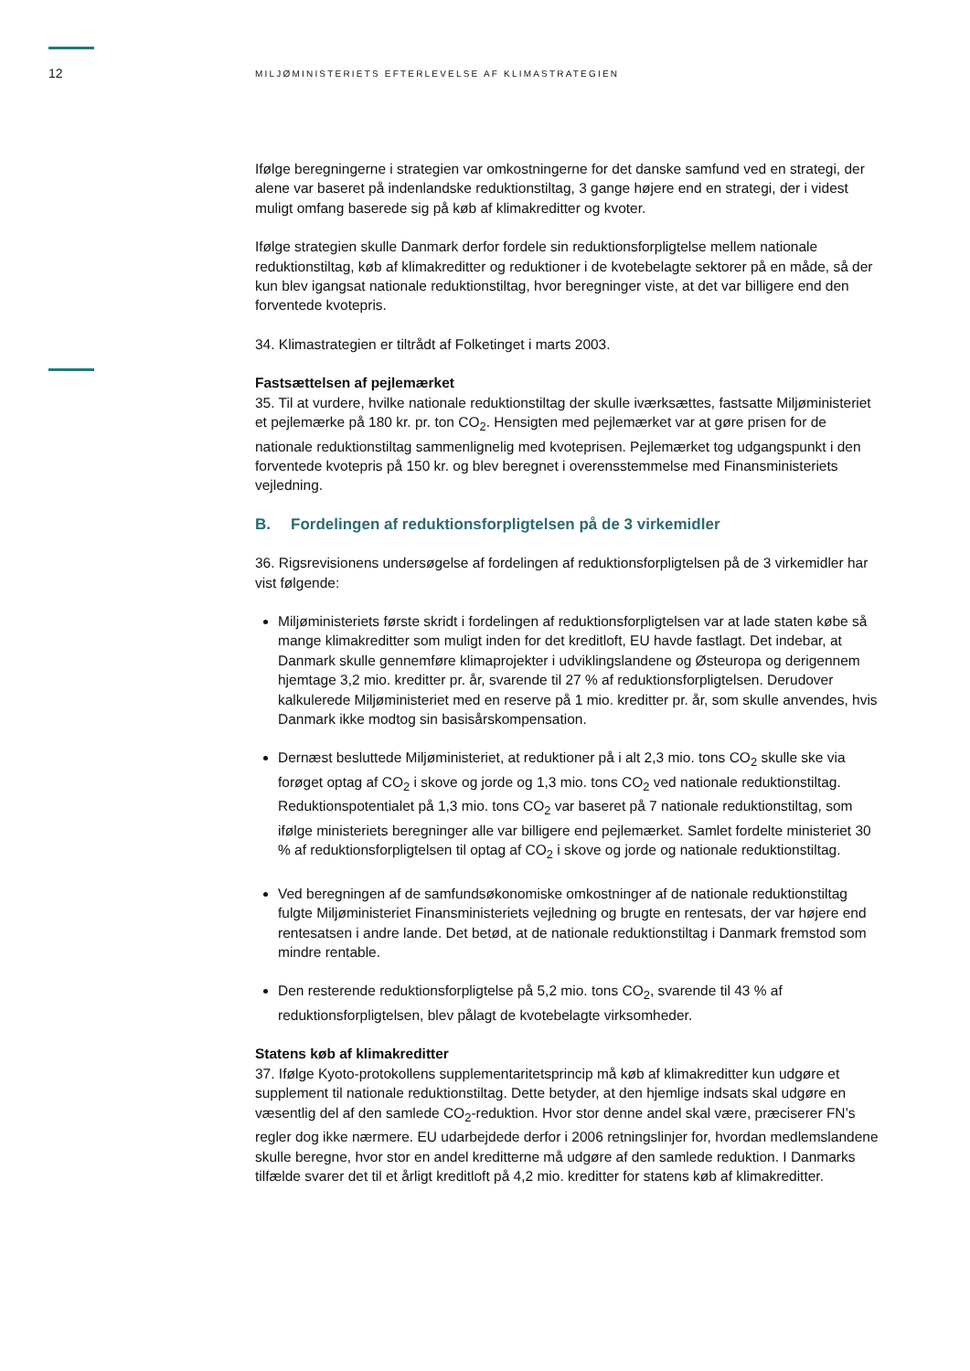12 MILJØMINISTERIETS EFTERLEVELSE AF KLIMASTRATEGIEN
Ifølge beregningerne i strategien var omkostningerne for det danske samfund ved en strategi, der alene var baseret på indenlandske reduktionstiltag, 3 gange højere end en strategi, der i videst muligt omfang baserede sig på køb af klimakreditter og kvoter.
Ifølge strategien skulle Danmark derfor fordele sin reduktionsforpligtelse mellem nationale reduktionstiltag, køb af klimakreditter og reduktioner i de kvotebelagte sektorer på en måde, så der kun blev igangsat nationale reduktionstiltag, hvor beregninger viste, at det var billigere end den forventede kvotepris.
34. Klimastrategien er tiltrådt af Folketinget i marts 2003.
Fastsættelsen af pejlemærket
35. Til at vurdere, hvilke nationale reduktionstiltag der skulle iværksættes, fastsatte Miljøministeriet et pejlemærke på 180 kr. pr. ton CO<sub>2</sub>. Hensigten med pejlemærket var at gøre prisen for de nationale reduktionstiltag sammenlignelig med kvoteprisen. Pejlemærket tog udgangspunkt i den forventede kvotepris på 150 kr. og blev beregnet i overensstemmelse med Finansministeriets vejledning.
B. Fordelingen af reduktionsforpligtelsen på de 3 virkemidler
36. Rigsrevisionens undersøgelse af fordelingen af reduktionsforpligtelsen på de 3 virkemidler har vist følgende:
Miljøministeriets første skridt i fordelingen af reduktionsforpligtelsen var at lade staten købe så mange klimakreditter som muligt inden for det kreditloft, EU havde fastlagt. Det indebar, at Danmark skulle gennemføre klimaprojekter i udviklingslandene og Østeuropa og derigennem hjemtage 3,2 mio. kreditter pr. år, svarende til 27 % af reduktionsforpligtelsen. Derudover kalkulerede Miljøministeriet med en reserve på 1 mio. kreditter pr. år, som skulle anvendes, hvis Danmark ikke modtog sin basisårskompensation.
Dernæst besluttede Miljøministeriet, at reduktioner på i alt 2,3 mio. tons CO<sub>2</sub> skulle ske via forøget optag af CO<sub>2</sub> i skove og jorde og 1,3 mio. tons CO<sub>2</sub> ved nationale reduktionstiltag. Reduktionspotentialet på 1,3 mio. tons CO<sub>2</sub> var baseret på 7 nationale reduktionstiltag, som ifølge ministeriets beregninger alle var billigere end pejlemærket. Samlet fordelte ministeriet 30 % af reduktionsforpligtelsen til optag af CO<sub>2</sub> i skove og jorde og nationale reduktionstiltag.
Ved beregningen af de samfundsøkonomiske omkostninger af de nationale reduktionstiltag fulgte Miljøministeriet Finansministeriets vejledning og brugte en rentesats, der var højere end rentesatsen i andre lande. Det betød, at de nationale reduktionstiltag i Danmark fremstod som mindre rentable.
Den resterende reduktionsforpligtelse på 5,2 mio. tons CO<sub>2</sub>, svarende til 43 % af reduktionsforpligtelsen, blev pålagt de kvotebelagte virksomheder.
Statens køb af klimakreditter
37. Ifølge Kyoto-protokollens supplementaritetsprincip må køb af klimakreditter kun udgøre et supplement til nationale reduktionstiltag. Dette betyder, at den hjemlige indsats skal udgøre en væsentlig del af den samlede CO<sub>2</sub>-reduktion. Hvor stor denne andel skal være, præciserer FN’s regler dog ikke nærmere. EU udarbejdede derfor i 2006 retningslinjer for, hvordan medlemslandene skulle beregne, hvor stor en andel kreditterne må udgøre af den samlede reduktion. I Danmarks tilfælde svarer det til et årligt kreditloft på 4,2 mio. kreditter for statens køb af klimakreditter.